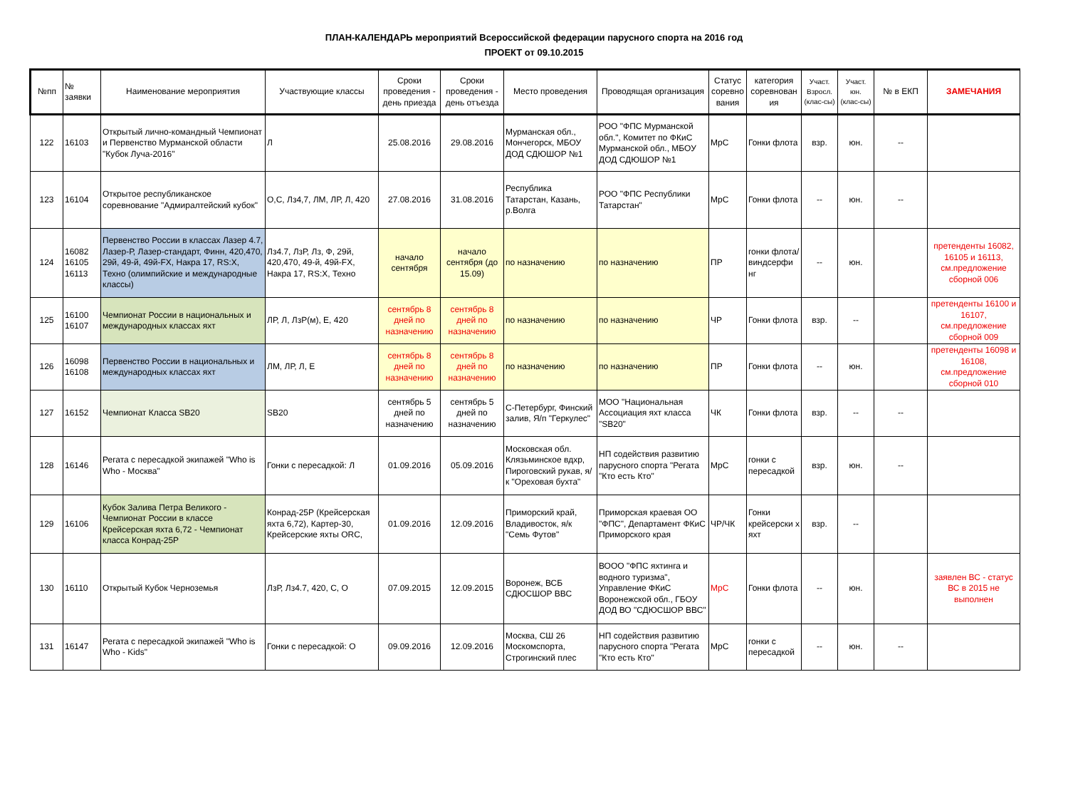ПЛАН-КАЛЕНДАРЬ мероприятий Всероссийской федерации парусного спорта на 2016 год
ПРОЕКТ от 09.10.2015
| №пп | № заявки | Наименование мероприятия | Участвующие классы | Сроки проведения - день приезда | Сроки проведения - день отъезда | Место проведения | Проводящая организация | Статус соревно вания | категория соревнован ия | Участ. Взросл. (клас-сы) | Участ. юн. (клас-сы) | № в ЕКП | ЗАМЕЧАНИЯ |
| --- | --- | --- | --- | --- | --- | --- | --- | --- | --- | --- | --- | --- | --- |
| 122 | 16103 | Открытый лично-командный Чемпионат и Первенство Мурманской области "Кубок Луча-2016" | Л | 25.08.2016 | 29.08.2016 | Мурманская обл., Мончегорск, МБОУ ДОД СДЮШОР №1 | РОО "ФПС Мурманской обл.", Комитет по ФКиС Мурманской обл., МБОУ ДОД СДЮШОР №1 | МрС | Гонки флота | взр. | юн. | -- | |
| 123 | 16104 | Открытое республиканское соревнование "Адмиралтейский кубок" | О,С, Лз4,7, ЛМ, ЛР, Л, 420 | 27.08.2016 | 31.08.2016 | Республика Татарстан, Казань, р.Волга | РОО "ФПС Республики Татарстан" | МрС | Гонки флота | -- | юн. | -- | |
| 124 | 16082 16105 16113 | Первенство России в классах Лазер 4.7, Лазер-Р, Лазер-стандарт, Финн, 420,470, 29й, 49-й, 49й-FX, Накра 17, RS:X, Техно (олимпийские и международные классы) | Лз4.7, ЛзР, Лз, Ф, 29й, 420,470, 49-й, 49й-FX, Накра 17, RS:X, Техно | начало сентября | начало сентября (до 15.09) | по назначению | по назначению | ПР | гонки флота/ виндсерфи нг | -- | юн. | | претенденты 16082, 16105 и 16113, см.предложение сборной 006 |
| 125 | 16100 16107 | Чемпионат России в национальных и международных классах яхт | ЛР, Л, ЛзР(м), Е, 420 | сентябрь 8 дней по назначению | сентябрь 8 дней по назначению | по назначению | по назначению | ЧР | Гонки флота | взр. | -- | | претенденты 16100 и 16107, см.предложение сборной 009 |
| 126 | 16098 16108 | Первенство России в национальных и международных классах яхт | ЛМ, ЛР, Л, Е | сентябрь 8 дней по назначению | сентябрь 8 дней по назначению | по назначению | по назначению | ПР | Гонки флота | -- | юн. | | претенденты 16098 и 16108, см.предложение сборной 010 |
| 127 | 16152 | Чемпионат Класса SB20 | SB20 | сентябрь 5 дней по назначению | сентябрь 5 дней по назначению | С-Петербург, Финский залив, Я/п "Геркулес" | МОО "Национальная Ассоциация яхт класса "SB20" | ЧК | Гонки флота | взр. | -- | -- | |
| 128 | 16146 | Регата с пересадкой экипажей "Who is Who - Москва" | Гонки с пересадкой: Л | 01.09.2016 | 05.09.2016 | Московская обл. Клязьминское вдхр, Пироговский рукав, я/к "Ореховая бухта" | НП содействия развитию парусного спорта "Регата "Кто есть Кто" | МрС | гонки с пересадкой | взр. | юн. | -- | |
| 129 | 16106 | Кубок Залива Петра Великого - Чемпионат России в классе Крейсерская яхта 6,72 - Чемпионат класса Конрад-25Р | Конрад-25Р (Крейсерская яхта 6,72), Картер-30, Крейсерские яхты ORC, | 01.09.2016 | 12.09.2016 | Приморский край, Владивосток, я/к "Семь Футов" | Приморская краевая ОО "ФПС", Департамент ФКиС Приморского края | ЧР/ЧК | Гонки крейсерски х яхт | взр. | -- | | |
| 130 | 16110 | Открытый Кубок Черноземья | ЛзР, Лз4.7, 420, С, О | 07.09.2015 | 12.09.2015 | Воронеж, ВСБ СДЮСШОР ВВС | ВООО "ФПС яхтинга и водного туризма", Управление ФКиС Воронежской обл., ГБОУ ДОД ВО "СДЮСШОР ВВС" | МрС | Гонки флота | -- | юн. | | заявлен ВС - статус ВС в 2015 не выполнен |
| 131 | 16147 | Регата с пересадкой экипажей "Who is Who - Kids" | Гонки с пересадкой: О | 09.09.2016 | 12.09.2016 | Москва, СШ 26 Москомспорта, Строгинский плес | НП содействия развитию парусного спорта "Регата "Кто есть Кто" | МрС | гонки с пересадкой | -- | юн. | -- | |